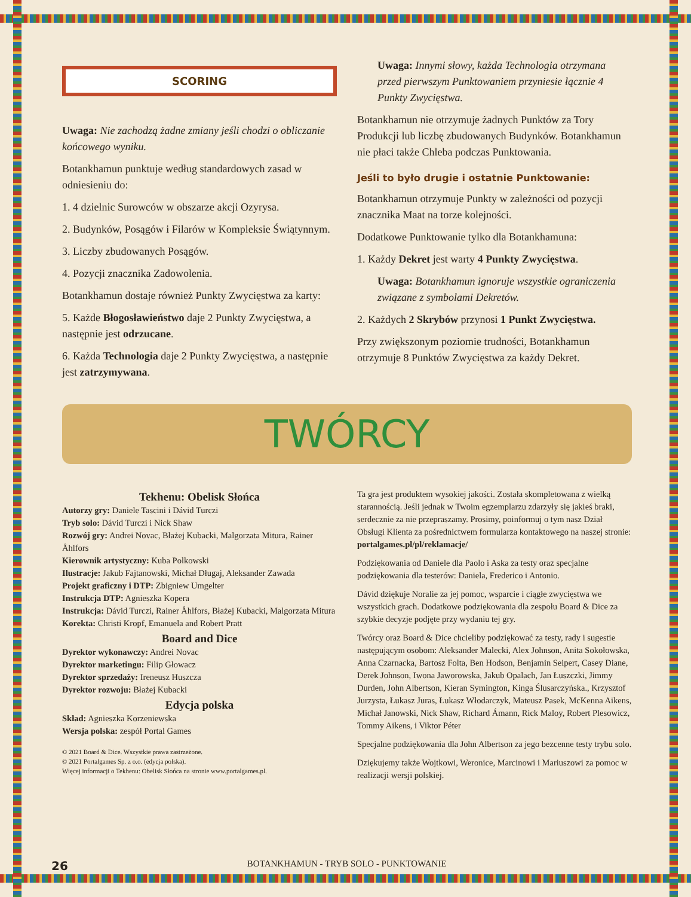SCORING
Uwaga: Nie zachodzą żadne zmiany jeśli chodzi o obliczanie końcowego wyniku.
Botankhamun punktuje według standardowych zasad w odniesieniu do:
1. 4 dzielnic Surowców w obszarze akcji Ozyrysa.
2. Budynków, Posągów i Filarów w Kompleksie Świątynnym.
3. Liczby zbudowanych Posągów.
4. Pozycji znacznika Zadowolenia.
Botankhamun dostaje również Punkty Zwycięstwa za karty:
5. Każde Błogosławieństwo daje 2 Punkty Zwycięstwa, a następnie jest odrzucane.
6. Każda Technologia daje 2 Punkty Zwycięstwa, a następnie jest zatrzymywana.
Uwaga: Innymi słowy, każda Technologia otrzymana przed pierwszym Punktowaniem przyniesie łącznie 4 Punkty Zwycięstwa.
Botankhamun nie otrzymuje żadnych Punktów za Tory Produkcji lub liczbę zbudowanych Budynków. Botankhamun nie płaci także Chleba podczas Punktowania.
Jeśli to było drugie i ostatnie Punktowanie:
Botankhamun otrzymuje Punkty w zależności od pozycji znacznika Maat na torze kolejności.
Dodatkowe Punktowanie tylko dla Botankhamuna:
1. Każdy Dekret jest warty 4 Punkty Zwycięstwa.
Uwaga: Botankhamun ignoruje wszystkie ograniczenia związane z symbolami Dekretów.
2. Każdych 2 Skrybów przynosi 1 Punkt Zwycięstwa.
Przy zwiększonym poziomie trudności, Botankhamun otrzymuje 8 Punktów Zwycięstwa za każdy Dekret.
TWÓRCY
Tekhenu: Obelisk Słońca
Autorzy gry: Daniele Tascini i Dávid Turczi
Tryb solo: Dávid Turczi i Nick Shaw
Rozwój gry: Andrei Novac, Błażej Kubacki, Malgorzata Mitura, Rainer Åhlfors
Kierownik artystyczny: Kuba Polkowski
Ilustracje: Jakub Fajtanowski, Michał Długaj, Aleksander Zawada
Projekt graficzny i DTP: Zbigniew Umgelter
Instrukcja DTP: Agnieszka Kopera
Instrukcja: Dávid Turczi, Rainer Åhlfors, Błażej Kubacki, Malgorzata Mitura
Korekta: Christi Kropf, Emanuela and Robert Pratt
Board and Dice
Dyrektor wykonawczy: Andrei Novac
Dyrektor marketingu: Filip Głowacz
Dyrektor sprzedaży: Ireneusz Huszcza
Dyrektor rozwoju: Błażej Kubacki
Edycja polska
Skład: Agnieszka Korzeniewska
Wersja polska: zespół Portal Games
© 2021 Board & Dice. Wszystkie prawa zastrzeżone.
© 2021 Portalgames Sp. z o.o. (edycja polska).
Więcej informacji o Tekhenu: Obelisk Słońca na stronie www.portalgames.pl.
Ta gra jest produktem wysokiej jakości. Została skompletowana z wielką starannością. Jeśli jednak w Twoim egzemplarzu zdarzyły się jakieś braki, serdecznie za nie przepraszamy. Prosimy, poinformuj o tym nasz Dział Obsługi Klienta za pośrednictwem formularza kontaktowego na naszej stronie: portalgames.pl/pl/reklamacje/
Podziękowania od Daniele dla Paolo i Aska za testy oraz specjalne podziękowania dla testerów: Daniela, Frederico i Antonio.
Dávid dziękuje Noralie za jej pomoc, wsparcie i ciągłe zwycięstwa we wszystkich grach. Dodatkowe podziękowania dla zespołu Board & Dice za szybkie decyzje podjęte przy wydaniu tej gry.
Twórcy oraz Board & Dice chcieliby podziękować za testy, rady i sugestie następującym osobom: Aleksander Malecki, Alex Johnson, Anita Sokołowska, Anna Czarnacka, Bartosz Folta, Ben Hodson, Benjamin Seipert, Casey Diane, Derek Johnson, Iwona Jaworowska, Jakub Opalach, Jan Łuszczki, Jimmy Durden, John Albertson, Kieran Symington, Kinga Ślusarczyńska., Krzysztof Jurzysta, Łukasz Juras, Łukasz Włodarczyk, Mateusz Pasek, McKenna Aikens, Michał Janowski, Nick Shaw, Richard Ámann, Rick Maloy, Robert Plesowicz, Tommy Aikens, i Viktor Péter
Specjalne podziękowania dla John Albertson za jego bezcenne testy trybu solo.
Dziękujemy także Wojtkowi, Weronice, Marcinowi i Mariuszowi za pomoc w realizacji wersji polskiej.
26 BOTANKHAMUN - TRYB SOLO - PUNKTOWANIE